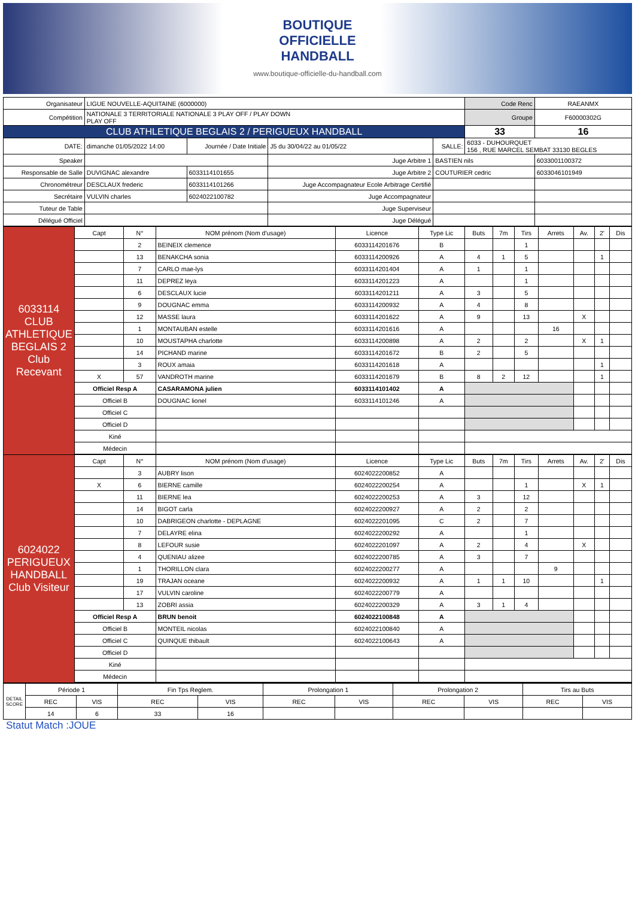BOUTIQUE
OFFICIELLE
HANDBALL
www.boutique-officielle-du-handball.com
| Organisateur | LIGUE NOUVELLE-AQUITAINE (6000000) | | | | | Code Renc | RAEANMX |
| Compétition | NATIONALE 3 TERRITORIALE NATIONALE 3 PLAY OFF / PLAY DOWN PLAY OFF | | | | | Groupe | F60000302G |
| CLUB ATHLETIQUE BEGLAIS 2 / PERIGUEUX HANDBALL | | | | | | 33 | 16 |
| DATE: | dimanche 01/05/2022 14:00 | Journée / Date Initiale | J5 du 30/04/22 au 01/05/22 | SALLE: | 6033 - DUHOURQUET 156 , RUE MARCEL SEMBAT 33130 BEGLES | | |
| Speaker | | | Juge Arbitre 1 | BASTIEN nils | | | 6033001100372 |
| Responsable de Salle | DUVIGNAC alexandre | 6033114101655 | Juge Arbitre 2 | COUTURIER cedric | | | 6033046101949 |
| Chronométreur | DESCLAUX frederic | 6033114101266 | Juge Accompagnateur Ecole Arbitrage Certifié | | | | |
| Secrétaire | VULVIN charles | 6024022100782 | Juge Accompagnateur | | | | |
| Tuteur de Table | | | Juge Superviseur | | | | |
| Délégué Officiel | | | Juge Délégué | | | | |
| 6033114 CLUB ATHLETIQUE BEGLAIS 2 Club Recevant | Capt | N° | NOM prénom (Nom d'usage) | Licence | Type Lic | Buts | 7m | Tirs | Arrets | Av. | 2' | Dis |
| | | 2 | BEINEIX clemence | 6033114201676 | B | | | 1 | | | | |
| | | 13 | BENAKCHA sonia | 6033114200926 | A | 4 | 1 | 5 | | | 1 | |
| | | 7 | CARLO mae-lys | 6033114201404 | A | 1 | | 1 | | | | |
| | | 11 | DEPREZ leya | 6033114201223 | A | | | 1 | | | | |
| | | 6 | DESCLAUX lucie | 6033114201211 | A | 3 | | 5 | | | | |
| | | 9 | DOUGNAC emma | 6033114200932 | A | 4 | | 8 | | | | |
| | | 12 | MASSE laura | 6033114201622 | A | 9 | | 13 | | X | | |
| | | 1 | MONTAUBAN estelle | 6033114201616 | A | | | | 16 | | | |
| | | 10 | MOUSTAPHA charlotte | 6033114200898 | A | 2 | | 2 | | X | 1 | |
| | | 14 | PICHAND marine | 6033114201672 | B | 2 | | 5 | | | | |
| | | 3 | ROUX amaia | 6033114201618 | A | | | | | | 1 | |
| | X | 57 | VANDROTH marine | 6033114201679 | B | 8 | 2 | 12 | | | 1 | |
| | Officiel Resp A | | CASARAMONA julien | 6033114101402 | A | | | | | | | |
| | Officiel B | | DOUGNAC lionel | 6033114101246 | A | | | | | | | |
| | Officiel C | | | | | | | | | | | |
| | Officiel D | | | | | | | | | | | |
| | Kiné | | | | | | | | | | | |
| | Médecin | | | | | | | | | | | |
| 6024022 PERIGUEUX HANDBALL Club Visiteur | Capt | N° | NOM prénom (Nom d'usage) | Licence | Type Lic | Buts | 7m | Tirs | Arrets | Av. | 2' | Dis |
| | | 3 | AUBRY lison | 6024022200852 | A | | | | | | | |
| | X | 6 | BIERNE camille | 6024022200254 | A | | | 1 | | X | 1 | |
| | | 11 | BIERNE lea | 6024022200253 | A | 3 | | 12 | | | | |
| | | 14 | BIGOT carla | 6024022200927 | A | 2 | | 2 | | | | |
| | | 10 | DABRIGEON charlotte - DEPLAGNE | 6024022201095 | C | 2 | | 7 | | | | |
| | | 7 | DELAYRE elina | 6024022200292 | A | | | 1 | | | | |
| | | 8 | LEFOUR susie | 6024022201097 | A | 2 | | 4 | | X | | |
| | | 4 | QUENIAU alizee | 6024022200785 | A | 3 | | 7 | | | | |
| | | 1 | THORILLON clara | 6024022200277 | A | | | | 9 | | | |
| | | 19 | TRAJAN oceane | 6024022200932 | A | 1 | 1 | 10 | | | 1 | |
| | | 17 | VULVIN caroline | 6024022200779 | A | | | | | | | |
| | | 13 | ZOBRI assia | 6024022200329 | A | 3 | 1 | 4 | | | | |
| | Officiel Resp A | | BRUN benoit | 6024022100848 | A | | | | | | | |
| | Officiel B | | MONTEIL nicolas | 6024022100840 | A | | | | | | | |
| | Officiel C | | QUINQUE thibault | 6024022100643 | A | | | | | | | |
| | Officiel D | | | | | | | | | | | |
| | Kiné | | | | | | | | | | | |
| | Médecin | | | | | | | | | | | |
| DETAIL SCORE | Période 1 | | Fin Tps Reglem. | | Prolongation 1 | | Prolongation 2 | | Tirs au Buts | |
| | REC | VIS | REC | VIS | REC | VIS | REC | VIS | REC | VIS |
| | 14 | 6 | 33 | 16 | | | | | | |
Statut Match :JOUE